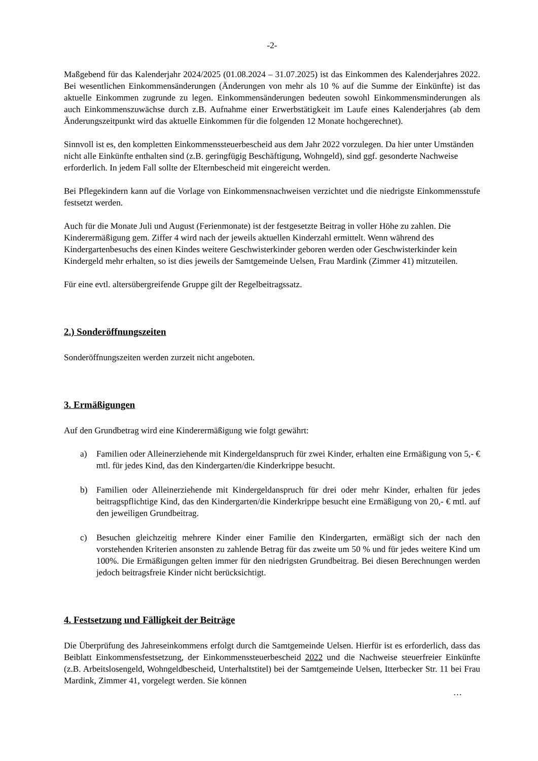-2-
Maßgebend für das Kalenderjahr 2024/2025 (01.08.2024 – 31.07.2025) ist das Einkommen des Kalenderjahres 2022. Bei wesentlichen Einkommensänderungen (Änderungen von mehr als 10 % auf die Summe der Einkünfte) ist das aktuelle Einkommen zugrunde zu legen. Einkommensänderungen bedeuten sowohl Einkommensminderungen als auch Einkommenszuwächse durch z.B. Aufnahme einer Erwerbstätigkeit im Laufe eines Kalenderjahres (ab dem Änderungszeitpunkt wird das aktuelle Einkommen für die folgenden 12 Monate hochgerechnet).
Sinnvoll ist es, den kompletten Einkommenssteuerbescheid aus dem Jahr 2022 vorzulegen. Da hier unter Umständen nicht alle Einkünfte enthalten sind (z.B. geringfügig Beschäftigung, Wohngeld), sind ggf. gesonderte Nachweise erforderlich. In jedem Fall sollte der Elternbescheid mit eingereicht werden.
Bei Pflegekindern kann auf die Vorlage von Einkommensnachweisen verzichtet und die niedrigste Einkommensstufe festsetzt werden.
Auch für die Monate Juli und August (Ferienmonate) ist der festgesetzte Beitrag in voller Höhe zu zahlen. Die Kinderermäßigung gem. Ziffer 4 wird nach der jeweils aktuellen Kinderzahl ermittelt. Wenn während des Kindergartenbesuchs des einen Kindes weitere Geschwisterkinder geboren werden oder Geschwisterkinder kein Kindergeld mehr erhalten, so ist dies jeweils der Samtgemeinde Uelsen, Frau Mardink (Zimmer 41) mitzuteilen.
Für eine evtl. altersübergreifende Gruppe gilt der Regelbeitragssatz.
2.) Sonderöffnungszeiten
Sonderöffnungszeiten werden zurzeit nicht angeboten.
3. Ermäßigungen
Auf den Grundbetrag wird eine Kinderermäßigung wie folgt gewährt:
a) Familien oder Alleinerziehende mit Kindergeldanspruch für zwei Kinder, erhalten eine Ermäßigung von 5,- € mtl. für jedes Kind, das den Kindergarten/die Kinderkrippe besucht.
b) Familien oder Alleinerziehende mit Kindergeldanspruch für drei oder mehr Kinder, erhalten für jedes beitragspflichtige Kind, das den Kindergarten/die Kinderkrippe besucht eine Ermäßigung von 20,- € mtl. auf den jeweiligen Grundbeitrag.
c) Besuchen gleichzeitig mehrere Kinder einer Familie den Kindergarten, ermäßigt sich der nach den vorstehenden Kriterien ansonsten zu zahlende Betrag für das zweite um 50 % und für jedes weitere Kind um 100%. Die Ermäßigungen gelten immer für den niedrigsten Grundbeitrag. Bei diesen Berechnungen werden jedoch beitragsfreie Kinder nicht berücksichtigt.
4. Festsetzung und Fälligkeit der Beiträge
Die Überprüfung des Jahreseinkommens erfolgt durch die Samtgemeinde Uelsen. Hierfür ist es erforderlich, dass das Beiblatt Einkommensfestsetzung, der Einkommenssteuerbescheid 2022 und die Nachweise steuerfreier Einkünfte (z.B. Arbeitslosengeld, Wohngeldbescheid, Unterhaltstitel) bei der Samtgemeinde Uelsen, Itterbecker Str. 11 bei Frau Mardink, Zimmer 41, vorgelegt werden. Sie können
…